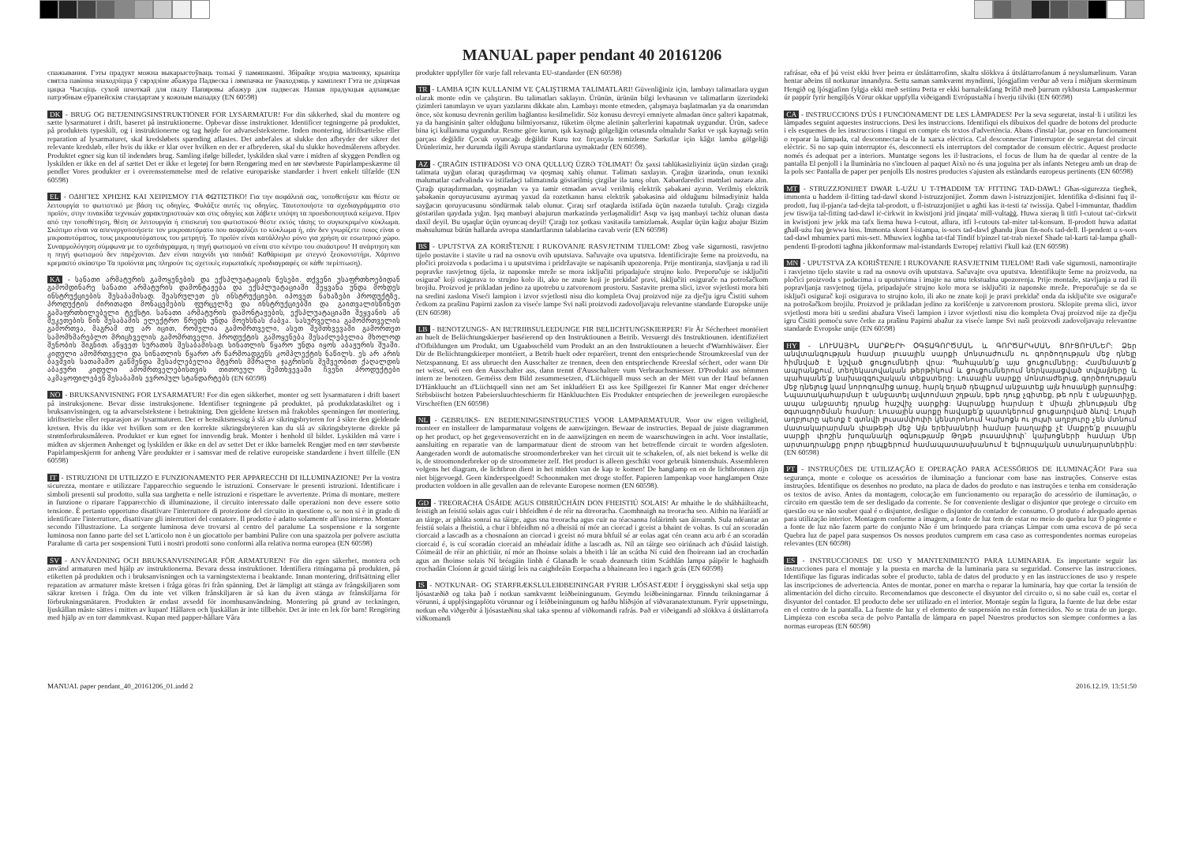MANUAL paper pendant 40 20161206
спажывання. Гэты прадукт можна выкарыстоўваць толькі ў памяшканні. Збірайце згодна малюнку, крыніца святла павінна знаходзіцца ў сярэдзіне абажура Падвеска і лямпачка не ўваходзяць у камплект Гэта не дзіцячая цацка Чысціць сухой шчоткай для пылу Папяровы абажур для падвесак Нашая прадукцыя адпавядае патрэбным еўрапейскім стандартам у кожным выпадку (EN 60598)
DK - BRUG OG BETJENINGSINSTRUKTIONER FOR LYSARMATUR! For din sikkerhed, skal du montere og sætte lysarmaturet i drift, baseret på instruktionerne. Opbevar disse instruktioner. Identificer tegningerne på produktet, på produktets typeskilt, og i instruktionerne og tag højde for advarselsteksterne. Inden montering, idriftsættelse eller reparation af lysarmaturet, skal kredsløbets spænding aflastes. Det anbefales at slukke den afbryder der sikrer det relevante kredsløb, eller hvis du ikke er klar over hvilken en der er afbryderen, skal du slukke hovedmålerens afbryder. Produktet egner sig kun til indendørs brug. Samling ifølge billedet, lyskilden skal være i midten af skyggen Pendlen og lyskilden er ikke en del af sættet Det er ikke et legetøj for børn Rengøring med en tør støvbørste Papirlampeskærme til pendler Vores produkter er i overensstemmelse med de relative europæiske standarder i hvert enkelt tilfælde (EN 60598)
EL - ΟΔΗΓΙΕΣ ΧΡΗΣΗΣ ΚΑΙ ΧΕΙΡΙΣΜΟΥ ΓΙΑ ΦΩΤΙΣΤΙΚΟ! Για την ασφάλειά σας, τοποθετήστε και θέστε σε λειτουργία το φωτιστικό με βάση τις οδηγίες. Φυλάξτε αυτές τις οδηγίες. Ταυτοποιήστε τα σχεδιαγράμματα στο προϊόν, στην πινακίδα τεχνικών χαρακτηριστικών και στις οδηγίες και λάβετε υπόψη τα προειδοποιητικά κείμενα. Πριν από την τοποθέτηση, θέση σε λειτουργία ή επισκευή του φωτιστικού θέστε εκτός τάσης το συγκεκριμένο κύκλωμα. Σκόπιμο είναι να απενεργοποιήσετε τον μικροαυτόματο που ασφαλίζει το κύκλωμα ή, εάν δεν γνωρίζετε ποιος είναι ο μικροαυτόματος, τους μικροαυτόματους του μετρητή. Το προϊόν είναι κατάλληλο μόνο για χρήση σε εσωτερικό χώρο. Συναρμολόγηση σύμφωνα με το σχεδιάγραμμα, η πηγή φωτισμού να είναι στο κέντρο του σκιάστρου! Η ανάρτηση και η πηγή φωτισμού δεν παρέχονται. Δεν είναι παιχνίδι για παιδιά! Καθάρισμα με στεγνό ξεσκονιστήρι. Χάρτινο κρεμαστό σκίαστρο Τα προϊόντα μας πληρούν τις σχετικές ευρωπαϊκές προδιαγραφές σε κάθε περίπτωση).
KA - სანათი არმატურის გამოყენების და ექსპლუატაციის წესები. თქვენი უსაფრთხოებიდან გამომდინარე სანათი არმატურის დამონტაჟება და ექსპლუატაციაში შეყვანა უნდა მოხდეს ინსტრუქციების შესაბამისად. შეასრულეთ ეს ინსტრუქციები. იპოვეთ ნახაზები პროდუქტზე, პროდუქტის ძირითადი მონაცემების ფურცელზე და ინსტრუქციებში და გაითვალისწინეთ გამაფრთხილებელი ტექსტი. სანათი არმატურის დამონტაჟების, ექსპლუატაციაში შეყვანის ან შეკეთების წინ შესაბამის ელექტრო წრედს უნდა მოეხსნას ძაბვა. სასურველია გამომრთველის გამორთვა, მაგრამ თუ არ იცით, რომელია გამომრთველი, ასეთ შემთხვევაში გამორთეთ სამომხმარებლო მრიცხველის გამომრთველი. პროდუქტის გამოყენება შესაძლებელია მხოლოდ შენობის შიგნით. აწყვეთ სურათის შესაბამისად. სინათლის წყარო უნდა იყოს აბაჟურის შუაში. კიდული ამომრთველი და სინათლის წყარო არ წარმოადგენს კომპლექტის ნაწილს. ეს არ არის ბავშვის სათამაშო გაწმენდა შესაძლებელია მტვრის მშრალი ჯაგრისის მეშვეობით ქაღალდის აბაჟური კიდული ამომრთველებისთვის თითოეულ შემთხვევაში ჩვენი პროდუქტები აკმაყოფილებენ შესაბამის ევროპულ სტანდარტებს (EN 60598)
NO - BRUKSANVISNING FOR LYSARMATUR! For din egen sikkerhet, monter og sett lysarmaturen i drift basert på instruksjonene. Bevar disse instruksjonene. Identifiser tegningene på produktet, på produktdataskiltet og i bruksanvisningen, og ta advarselstekstene i betraktning. Den gjeldene kretsen må frakobles spenningen før montering, idriftsettelse eller reparasjon av lysarmaturen. Det er hensiktsmessig å slå av sikringsbryteren for å sikre den gjeldende kretsen. Hvis du ikke vet hvilken som er den korrekte sikringsbryteren kan du slå av sikringsbryterne direkte på strømforbruksmåleren. Produktet er kun egnet for innvendig bruk. Monter i henhold til bildet. Lyskilden må være i midten av skjermen Anhenget og lyskilden er ikke en del av settet Det er ikke barnelek Rengjør med en tørr støvbørste Papirlampeskjerm for anheng Våre produkter er i samsvar med de relative europeiske standardene i hvert tilfelle (EN 60598)
IT - ISTRUZIONI DI UTILIZZO E FUNZIONAMENTO PER APPARECCHI DI ILLUMINAZIONE! Per la vostra sicurezza, montare e utilizzare l'apparecchio seguendo le istruzioni. Conservare le presenti istruzioni. Identificare i simboli presenti sul prodotto, sulla sua targhetta e nelle istruzioni e rispettare le avvertenze. Prima di montare, mettere in funzione o riparare l'apparecchio di illuminazione, il circuito interessato dalle operazioni non deve essere sotto tensione. È pertanto opportuno disattivare l'interruttore di protezione del circuito in questione o, se non si è in grado di identificare l'interruttore, disattivare gli interruttori del contatore. Il prodotto è adatto solamente all'uso interno. Montare secondo l'illustrazione. La sorgente luminosa deve trovarsi al centro del paralume La sospensione e la sorgente luminosa non fanno parte del set L'articolo non è un giocattolo per bambini Pulire con una spazzola per polvere asciutta Paralume di carta per sospensioni Tutti i nostri prodotti sono conformi alla relativa norma europea (EN 60598)
SV - ANVÄNDNING OCH BRUKSANVISNINGAR FÖR ARMATUREN! För din egen säkerhet, montera och använd armaturen med hjälp av instruktionerna. Bevara dessa instruktioner. Identifiera ritningarna på produkten, på etiketten på produkten och i bruksanvisningen och ta varningstexterna i beaktande. Innan montering, driftsättning eller reparation av armaturer måste kretsen i fråga göras fri från spänning. Det är lämpligt att stänga av frångskiljaren som säkrar kretsen i fråga. Om du inte vet vilken frånskiljaren är så kan du även stänga av frånskiljarna för förbrukningsmätaren. Produkten är endast avsedd för inomhusanvändning. Montering på grund av teckningen, ljuskällan måste sättes i mitten av kupan! Hållaren och ljuskällan är inte tillbehör. Det är inte en lek för barn! Rengöring med hjälp av en torr dammkvast. Kupan med papper-hållare Våra
produkter uppfyller för varje fall relevanta EU-standarder (EN 60598)
TR - LAMBA IÇIN KULLANIM VE ÇALIŞTIRMA TALIMATLARI! Güvenliğiniz için, lambayı talimatlara uygun olarak monte edin ve çalıştırın. Bu talimatları saklayın. Ürünün, ürünün bilgi levhasının ve talimatların üzerindeki çizimleri tanımlayın ve uyarı yazılarını dikkate alın. Lambayı monte etmeden, çalışmaya başlatmadan ya da onarımdan önce, söz konusu devrenin gerilim bağlantısı kesilmelidir. Söz konusu devreyi emniyete almadan önce şalteri kapatmak, ya da hangisinin şalter olduğunu bilmiyorsanız, tüketim ölçme aletinin şalterlerini kapatmak uygundur. Ürün, sadece bina içi kullanıma uygundur. Resme göre kurun, ışık kaynağı gölgeliğin ortasında olmalıdır Sarkıt ve ışık kaynağı setin parçası değildir Çocuk oyuncağı değildir Kuru toz fırçasıyla temizleme Sarkıtlar için kâğıt lamba gölgeliği Ürünlerimiz, her durumda ilgili Avrupa standartlarına uymaktadır (EN 60598).
AZ - ÇIRAĞIN ISTIFADƏSI VƏ ONA QULLUQ ÜZRƏ TƏLIMAT! Öz şəxsi təhlükəsizliyiniz üçün sizdən çırağı təlimata uyğun olaraq quraşdırmaq və qoşmaq xahiş olunur. Təlimatı saxlayın. Çırağın üzərində, onun texniki məlumatlar cədvəlində və istifadəçi təlimatında göstərilmiş çizgilər ilə tanış olun. Xəbərdaredici mətnləri nəzərə alın. Çırağı quraşdırmadan, qoşmadan və ya təmir etmədən əvvəl verilmiş elektrik şəbəkəni ayırın. Verilmiş elektrik şəbəkənin qoruyucusunu ayırmaq yaxud da rozetkanın hansı elektrik şəbəkəsinə aid olduğunu bilmədiyiniz halda sayğacın qoruyucusunu söndürmək tələb olunur. Çıraq sırf otaqlarda istifadə üçün nəzərdə tutulub. Çırağı cizgidə göstərilən qaydada yığın. İşıq mənbəyi abajurun mərkəzində yerləşməlidir! Asqı və işıq mənbəyi təchiz olunan dəstə daxil deyil. Bu uşaqlar üçün oyuncaq deyil! Çırağı toz şotkası vasitəsilə təmizləmək. Asqılar üçün kağız abajur Bizim məhsulumuz bütün hallarda avropa standartlarının tələblərinə cavab verir (EN 60598)
BS - UPUTSTVA ZA KORIŠTENJE I RUKOVANJE RASVJETNIM TIJELOM! Zbog vaše sigurnosti, rasvjetno tijelo postavite i stavite u rad na osnovu ovih uputstava. Sačuvajte ova uputstva. Identificirajte šeme na proizvodu, na pločici proizvoda s podacima i u uputstvima i pridržavajte se napisanih upozorenja. Prije montiranja, stavljanja u rad ili popravke rasvjetnog tijela, iz naponske mreže se mora isključiti pripadajuće strujno kolo. Preporučuje se isključiti osigurač koji osigurava to strujno kolo ili, ako ne znate koji je prekidač pravi, isključiti osigurače na potrošačkom brojilu. Proizvod je prikladan jedino za upotrebu u zatvorenom prostoru. Sastavite prema slici, izvor svjetlosti mora biti na sredini zaslona Viseći lampion i izvor svjetlosti nisu dio kompleta Ovaj proizvod nije za dječju igru Čistiti suhom četkom za prašinu Papirni zaslon za viseće lampe Svi naši proizvodi zadovoljavaju relevantne standarde Europske unije (EN 60598)
LB - BENOTZUNGS- AN BETRIIBSULEEDUNGE FIR BELIICHTUNGSKIERPER! Fir Är Sécherheet montéiert an huelt de Beliichtungskierper baséierend op den Instruktiounen a Betrib. Versuergt dës Instruktiounen. identifizéiert d'Ofbildungen um Produkt, um Ugaabsschëld vum Produkt an an den Instruktiounen a beuecht d'Warnhiwäiser. Éier Dir de Beliichtungskierper montéiert, a Betrib huelt oder reparéiert, trennt den entspriechende Stroumkreeslaf vun der Netzspannung. Et ass ubruecht den Ausschalter ze trennen, deen den entspriechende Kreeslaf séchert, oder wann Dir net wësst, wéi een den Ausschalter ass, dann trennt d'Ausschaltere vum Verbrauchsmiesser. D'Produkt ass nëmmen intern ze benotzen. Geméiss dem Bild zesummesetzen, d'Liichtquell muss sech an der Mëtt vun der Hauf befannen D'Hänkluucht an d'Liichtquell sinn net am Set inkludéiert Et ass kee Spillgeezei fir Kanner Mat enger dréchener Stëbsbiischt botzen Pabeiersluuchteschierm fir Hänkluuchten Eis Produkter entspriechen de jeeweilegen europäesche Virschrëften (EN 60598)
NL - GEBRUIKS- EN BEDIENINGSINSTRUCTIES VOOR LAMPARMATUUR. Voor uw eigen veiligheid, monteer en installeer de lamparmatuur volgens de aanwijzingen. Bewaar de instructies. Bepaal de juiste diagrammen op het product, op het gegevensoverzicht en in de aanwijzingen en neem de waarschuwingen in acht. Voor installatie, aansluiting en reparatie van de lamparmatuur dient de stroom van het betreffende circuit te worden afgesloten. Aangeraden wordt de automatische stroomonderbreker van het circuit uit te schakelen, of, als niet bekend is welke dit is, de stroomonderbreker op de stroommeter zelf. Het product is alleen geschikt voor gebruik binnenshuis. Assembleren volgens het diagram, de lichtbron dient in het midden van de kap te komen! De hanglamp en en de lichtbronnen zijn niet bijgevoegd. Geen kinderspeelgoed! Schoonmaken met droge stoffer. Papieren lampenkap voor hanglampen Onze producten voldoen in alle gevallen aan de relevante Europese normen (EN 60598).
GD - TREORACHA ÚSÁIDE AGUS OIBRIÚCHÁIN DON FHEISTIÚ SOLAIS! Ar mhaithe le do shábháilteacht, feistigh an feistiú solais agus cuir i bhfeidhm é de réir na dtreoracha. Caomhnaigh na treoracha seo. Aithin na léaráidí ar an táirge, ar phláta sonraí na táirge, agus sna treoracha agus cuir na téacsanna foláirimh san áireamh. Sula ndéantar an feistiú solais a fheistiú, a chur i bhfeidhm nó a dheisiú ní mór an ciorcad i gceist a bhaint de voltas. Is cuí an scoradán ciorcaid a lascadh as a chosnaíonn an ciorcad i gceist nó mura bhfuil sé ar eolas agat cén ceann acu arb é an scoradán ciorcaid é, is cuí scoradán ciorcaid an mhéadair ídithe a lascadh as. Níl an táirge seo oiriúnach ach d'úsáid laistigh. Cóimeáil de réir an phictiúir, ní mór an fhoinse solais a bheith i lár an scátha Ní cuid den fhoireann iad an crochadán agus an fhoinse solais Ní bréagáin linbh é Glanadh le scuab deannach titim Scáthlán lampa páipéir le haghaidh crochadán Cloíonn ár gcuid táirigí leis na caighdeáin Eorpacha a bhaineann leo i ngach gcás (EN 60598)
IS - NOTKUNAR- OG STARFRÆKSLULEIÐBEININGAR FYRIR LJÓSASTÆÐI! Í öryggisskyni skal setja upp ljósastæðið og taka það í notkun samkvæmt leiðbeiningunum. Geymdu leiðbeiningarnar. Finndu teikningarnar á vörunni, á upplýsingaplötu vörunnar og í leiðbeiningunum og hafðu hliðsjón af viðvaranatextunum. Fyrir uppsetningu, notkun eða viðgerðir á ljósastæðinu skal taka spennu af viðkomandi rafrás. Það er viðeigandi að slökkva á útsláttarrofa viðkomandi
rafrásar, eða ef þú veist ekki hver þeirra er útsláttarrofinn, skaltu slökkva á útsláttarrofanum á neyslumælinum. Varan hentar aðeins til notkunar innandyra. Settu saman samkvæmt myndinni, ljósgjafinn verður að vera í miðjum skerminum Hengið og ljósgjafinn fylgja ekki með settinu Þetta er ekki barnaleikfang Þrífið með þurrum rykbursta Lampaskermur úr pappír fyrir hengiljós Vörur okkar uppfylla viðeigandi Evrópustaðla í hverju tilviki (EN 60598)
CA - INSTRUCCIONS D'ÚS I FUNCIONAMENT DE LES LÀMPADES! Per la seva seguretat, instal·li i utilitzi les làmpades seguint aquestes instruccions. Desi les instruccions. Identifiqui els dibuixos del quadre de botons del producte i els esquemes de les instruccions i tingui en compte els textos d'advertència. Abans d'instal·lar, posar en funcionament o reparar la làmpada, cal desconnectar-la de la xarxa elèctrica. Cal desconnectar l'interruptor de seguretat del circuit elèctric. Si no sap quin interruptor és, desconnecti els interruptors del comptador de consum elèctric. Aquest producte només és adequat per a interiors. Muntatge segons les il·lustracions, el focus de llum ha de quedar al centre de la pantalla El penjoll i la lluminària no s'inclouen al paquet Això no és una joguina per als infants Netegeu amb un drap de la pols sec Pantalla de paper per penjolls Els nostres productes s'ajusten als estàndards europeus pertinents (EN 60598)
MT - STRUZZJONIJIET DWAR L-UŻU U T-TĦADDIM TA' FITTING TAD-DAWL! Għas-sigurezza tiegħek, immonta u ħaddem il-fitting tad-dawl skond l-istruzzjonijiet. Żomm dawn l-istruzzjonijiet. Identifika d-disinni fuq il-prodott, fuq il-pjanċa tad-dejta tal-prodott, u fl-istruzzjonijiet u agħti kas it-testi ta' twissija. Qabel l-immuntar, tħaddim jew tiswija tal-fitting tad-dawl iċ-ċirkwit in kwistjoni jrid jinqata' mill-vultaġġ. Huwa xieraq li titfi l-cutout taċ-ċirkwit in kwistjoni jew jekk ma tafx liema huwa l-cutout, allura, itfi l-cutouts tal-miter tal-konsum. Il-prodott huwa adattat għall-użu fuq ġewwa biss. Immonta skont l-istampa, is-sors tad-dawl għandu jkun fin-nofs tad-dell. Il-pendent u s-sors tad-dawl mhumiex parti mis-sett. Mhuwiex logħba tat-tfal Tindif b'pinzel tat-trab niexef Shade tal-karti tal-lampa għall-pendenti Il-prodotti tagħna jikkonformaw mal-istandards Ewropej relattivi f'kull każ (EN 60598)
MN - UPUTSTVA ZA KORIŠTENJE I RUKOVANJE RASVJETNIM TIJELOM! Radi vaše sigurnosti, namontirajte i rasvjetno tijelo stavite u rad na osnovu ovih uputstava. Sačuvajte ova uputstva. Identifikujte šeme na proizvodu, na pločici proizvoda s podacima i u uputstvima i imajte na umu tekstualna upozorenja. Prije montaže, stavljanja u rad ili popravljanja rasvjetnog tijela, pripadajuće strujno kolo mora se isključiti iz naponske mreže. Preporučuje se da se isključi osigurač koji osigurava to strujno kolo, ili ako ne znate koji je pravi prekidač onda da isključite sve osigurače na potrošačkom brojilu. Proizvod je prikladan jedino za korišćenje u zatvorenom prostoru. Sklopite prema slici, izvor svjetlosti mora biti u sredini abažura Viseći lampion i izvor svjetlosti nisu dio kompleta Ovaj proizvod nije za dječju igru Čistiti pomoću suve četke za prašinu Papirni abažur za viseće lampe Svi naši proizvodi zadovoljavaju relevantne standarde Evropske unije (EN 60598)
HY - ԼՈՒՍԱՅԻՆ ՍԱՐՔԵՐԻ ՕԳՏԱԳՈՐԾՄԱՆ և ԳՈՐԾԱՐԿՄԱՆ ՑՈՒՑՈՒՄՆԵՐ: Ձեր անվտանգության համար լուսային սարքի մոնտաժումն ու գործողության մեջ դնելը հիմնված է նշված ցուցումների վրա: Պահպանե՛ք այս ցուցումները: Համեմատե՛ք ապրանքում, տեղեկատվական թերթիկում և ցուցումներում ներկայացված տվյալները և պահպանե՛ք նախազգուշական տեքստերը: Լուսային սարքը մոնտաժելուց, գործողության մեջ դնելուց կամ նորոգումից առաջ, հարկ եղած դեպքում անջատեք այն հոսանքի լարումից: Նպատակահարմար է անջատել ավտոմատ շղթան, եթե դուք չգիտեք, թե որն է անջատիչը, ապա անջատել դրանք հաշվիչ սարքից: Ապրանքը հարմար է միայն շինության մեջ օգտագործման համար: Լուսային սարքը հավաքե՛ք պատկերում ցուցադրված ձևով: Լույսի աղբյուրը պետք է գտնվի լուսամփոփի կենտրոնում Կախոցն ու լույսի աղբյուրը չեն մտնում մատակարարման փաթեթի մեջ Այն երեխաների համար խաղալիք չէ Մաքրե՛ք լուսային սարքի փոշին խոզանակի օգնությամբ Թղթե լուսամփոփ՝ կախոցների համար Մեր արտադրանքը բոլոր դեպքերում համապատասխանում է եվրոպական ստանդարտներին: (EN 60598)
PT - INSTRUÇÕES DE UTILIZAÇÃO E OPERAÇÃO PARA ACESSÓRIOS DE ILUMINAÇÃO! Para sua segurança, monte e coloque os acessórios de iluminação a funcionar com base nas instruções. Conserve estas instruções. Identifique os desenhos no produto, na placa de dados do produto e nas instruções e tenha em consideração os textos de aviso. Antes da montagem, colocação em funcionamento ou reparação do acessório de iluminação, o circuito em questão tem de ser desligado da corrente. Se for conveniente desligar o disjuntor que protege o circuito em questão ou se não souber qual é o disjuntor, desligue o disjuntor do contador de consumo. O produto é adequado apenas para utilização interior. Montagem conforme a imagem, a fonte de luz tem de estar no meio do quebra luz O pingente e a fonte de luz não fazem parte do conjunto Não é um brinquedo para crianças Limpar com uma escova de pó seca Quebra luz de papel para suspensos Os nossos produtos cumprem em casa caso as correspondentes normas europeias relevantes (EN 60598)
ES - INSTRUCCIONES DE USO Y MANTENIMIENTO PARA LUMINARIA. Es importante seguir las instrucciones para el montaje y la puesta en marcha de la luminaria para su seguridad. Conserve las instrucciones. Identifique las figuras indicadas sobre el producto, tabla de datos del producto y en las instrucciones de uso y respete las inscripciones de advertencia. Antes de montar, poner en marcha o reparar la luminaria, hay que cortar la tensión de alimentación del dicho circuito. Recomendamos que desconecte el disyuntor del circuito o, si no sabe cuál es, cortar el disyuntor del contador. El producto debe ser utilizado en el interior. Montaje según la figura, la fuente de luz debe estar en el centro de la pantalla. La fuente de luz y el elemento de suspensión no están fornecidos. No se trata de un juego. Limpieza con escoba seca de polvo Pantalla de lámpara en papel Nuestros productos son siempre conformes a las normas europeas (EN 60598)
MANUAL paper pendant_40_20161206_01.indd 2 2016.12.19. 13:51:50